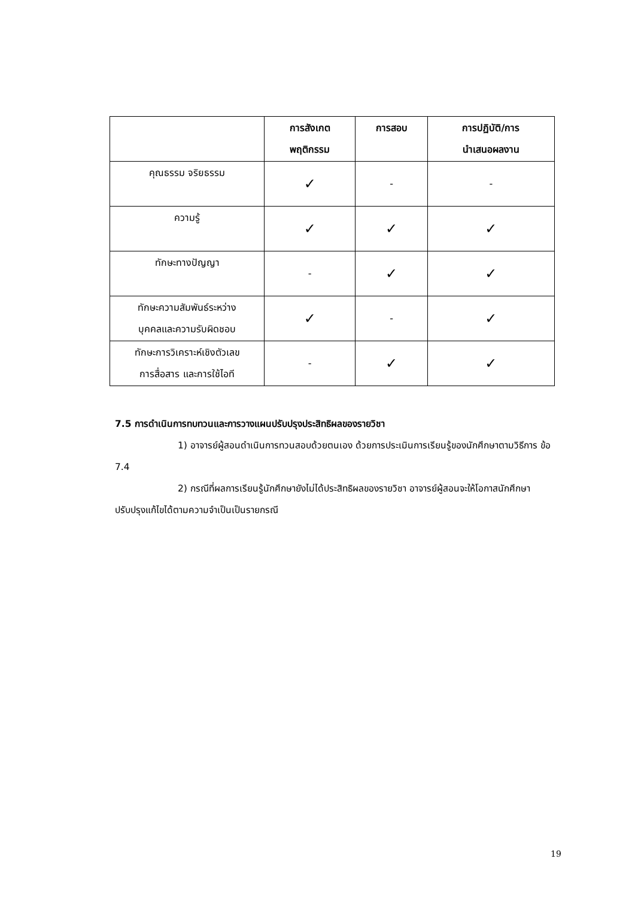| | การสังเกต พฤติกรรม | การสอบ | การปฏิบัติ/การ นำเสนอผลงาน |
| --- | --- | --- | --- |
| คุณธรรม จริยธรรม | ✓ | - | - |
| ความรู้ | ✓ | ✓ | ✓ |
| ทักษะทางปัญญา | - | ✓ | ✓ |
| ทักษะความสัมพันธ์ระหว่าง บุคคลและความรับผิดชอบ | ✓ | - | ✓ |
| ทักษะการวิเคราะห์เชิงตัวเลข การสื่อสาร และการใช้ไอที | - | ✓ | ✓ |
7.5 การดำเนินการทบทวนและการวางแผนปรับปรุงประสิทธิผลของรายวิชา
1) อาจารย์ผู้สอนดำเนินการทวนสอบด้วยตนเอง ด้วยการประเมินการเรียนรู้ของนักศึกษาตามวิธีการ ข้อ 7.4
2) กรณีที่ผลการเรียนรู้นักศึกษายังไม่ได้ประสิทธิผลของรายวิชา อาจารย์ผู้สอนจะให้โอกาสนักศึกษาปรับปรุงแก้ไขได้ตามความจำเป็นเป็นรายกรณี
19